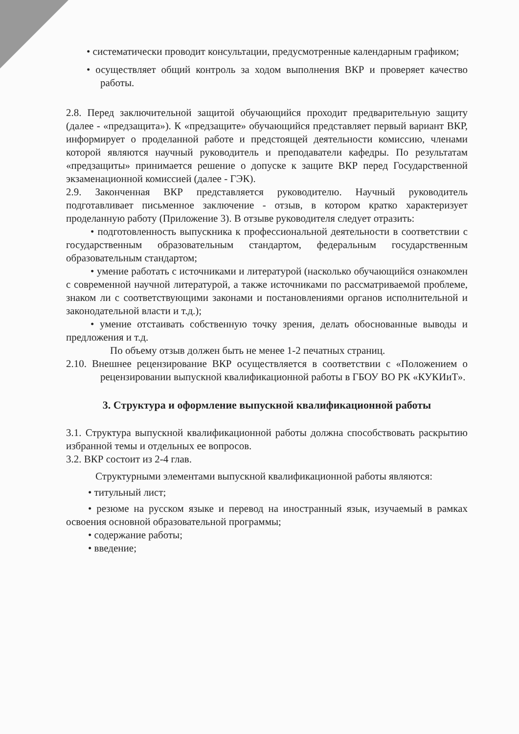• систематически проводит консультации, предусмотренные календарным графиком;
• осуществляет общий контроль за ходом выполнения ВКР и проверяет качество работы.
2.8. Перед заключительной защитой обучающийся проходит предварительную защиту (далее - «предзащита»). К «предзащите» обучающийся представляет первый вариант ВКР, информирует о проделанной работе и предстоящей деятельности комиссию, членами которой являются научный руководитель и преподаватели кафедры. По результатам «предзащиты» принимается решение о допуске к защите ВКР перед Государственной экзаменационной комиссией (далее - ГЭК).
2.9. Законченная ВКР представляется руководителю. Научный руководитель подготавливает письменное заключение - отзыв, в котором кратко характеризует проделанную работу (Приложение 3). В отзыве руководителя следует отразить:
• подготовленность выпускника к профессиональной деятельности в соответствии с государственным образовательным стандартом, федеральным государственным образовательным стандартом;
• умение работать с источниками и литературой (насколько обучающийся ознакомлен с современной научной литературой, а также источниками по рассматриваемой проблеме, знаком ли с соответствующими законами и постановлениями органов исполнительной и законодательной власти и т.д.);
• умение отстаивать собственную точку зрения, делать обоснованные выводы и предложения и т.д.
По объему отзыв должен быть не менее 1-2 печатных страниц.
2.10. Внешнее рецензирование ВКР осуществляется в соответствии с «Положением о рецензировании выпускной квалификационной работы в ГБОУ ВО РК «КУКИиТ».
3. Структура и оформление выпускной квалификационной работы
3.1. Структура выпускной квалификационной работы должна способствовать раскрытию избранной темы и отдельных ее вопросов.
3.2. ВКР состоит из 2-4 глав.
Структурными элементами выпускной квалификационной работы являются:
• титульный лист;
• резюме на русском языке и перевод на иностранный язык, изучаемый в рамках освоения основной образовательной программы;
• содержание работы;
• введение;